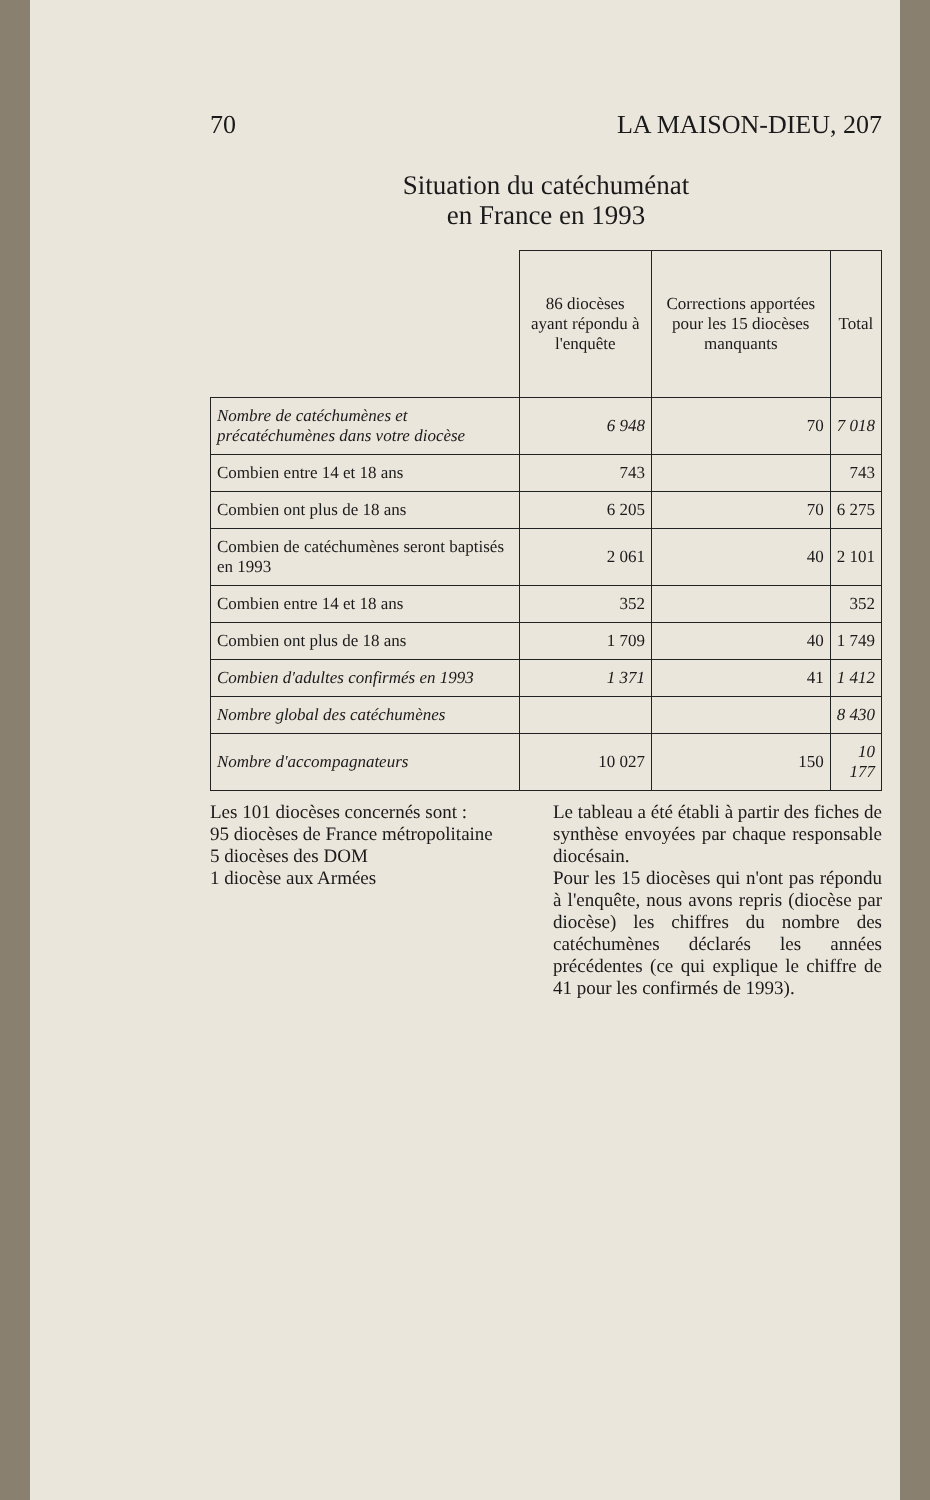70 LA MAISON-DIEU, 207
Situation du catéchuménat
en France en 1993
| | 86 diocèses ayant répondu à l'enquête | Corrections apportées pour les 15 diocèses manquants | Total |
| --- | --- | --- | --- |
| Nombre de catéchumènes et précatéchumènes dans votre diocèse | 6 948 | 70 | 7 018 |
| Combien entre 14 et 18 ans | 743 | | 743 |
| Combien ont plus de 18 ans | 6 205 | 70 | 6 275 |
| Combien de catéchumènes seront baptisés en 1993 | 2 061 | 40 | 2 101 |
| Combien entre 14 et 18 ans | 352 | | 352 |
| Combien ont plus de 18 ans | 1 709 | 40 | 1 749 |
| Combien d'adultes confirmés en 1993 | 1 371 | 41 | 1 412 |
| Nombre global des catéchumènes | | | 8 430 |
| Nombre d'accompagnateurs | 10 027 | 150 | 10 177 |
Les 101 diocèses concernés sont :
95 diocèses de France métropolitaine
5 diocèses des DOM
1 diocèse aux Armées
Le tableau a été établi à partir des fiches de synthèse envoyées par chaque responsable diocésain.
Pour les 15 diocèses qui n'ont pas répondu à l'enquête, nous avons repris (diocèse par diocèse) les chiffres du nombre des catéchumènes déclarés les années précédentes (ce qui explique le chiffre de 41 pour les confirmés de 1993).